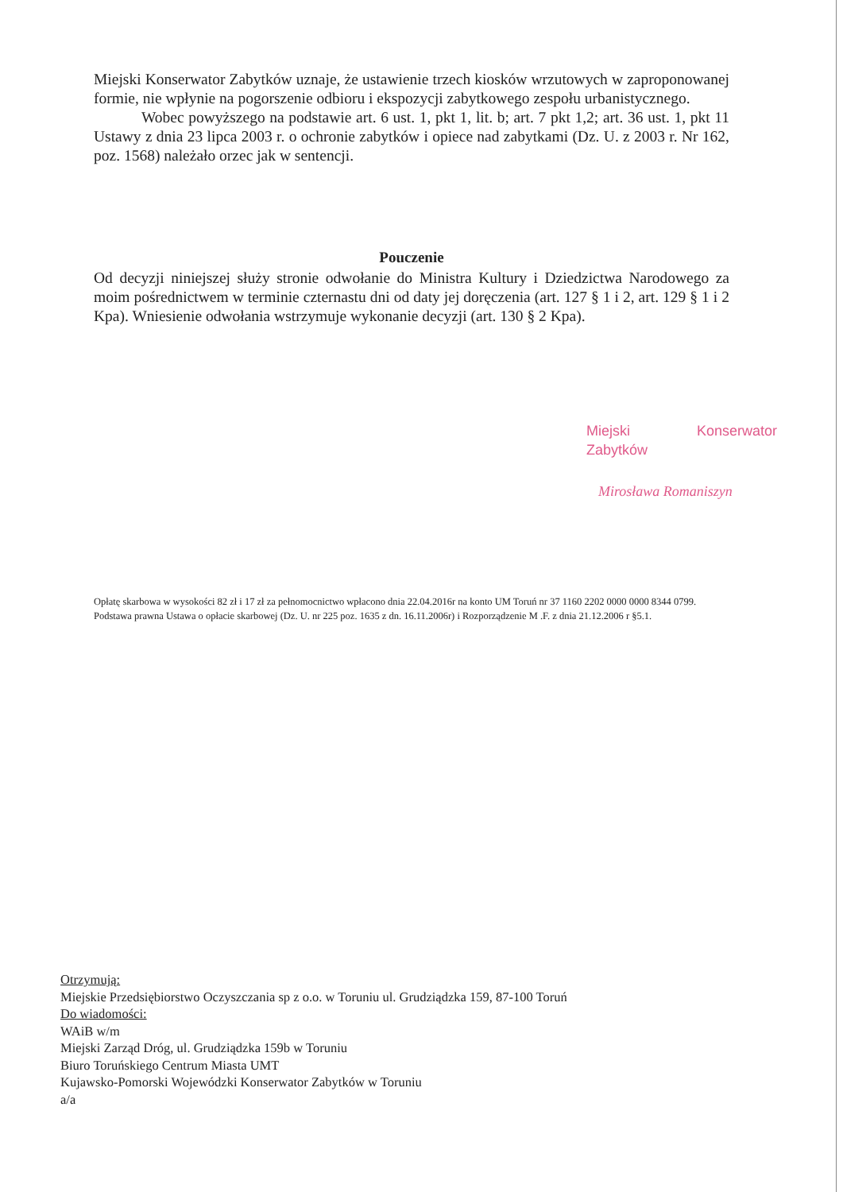Miejski Konserwator Zabytków uznaje, że ustawienie trzech kiosków wrzutowych w zaproponowanej formie, nie wpłynie na pogorszenie odbioru i ekspozycji zabytkowego zespołu urbanistycznego.
Wobec powyższego na podstawie art. 6 ust. 1, pkt 1, lit. b; art. 7 pkt 1,2; art. 36 ust. 1, pkt 11 Ustawy z dnia 23 lipca 2003 r. o ochronie zabytków i opiece nad zabytkami (Dz. U. z 2003 r. Nr 162, poz. 1568) należało orzec jak w sentencji.
Pouczenie
Od decyzji niniejszej służy stronie odwołanie do Ministra Kultury i Dziedzictwa Narodowego za moim pośrednictwem w terminie czternastu dni od daty jej doręczenia (art. 127 § 1 i 2, art. 129 § 1 i 2 Kpa). Wniesienie odwołania wstrzymuje wykonanie decyzji (art. 130 § 2 Kpa).
Miejski Konserwator Zabytków
Mirosława Romaniszyn
Opłatę skarbowa w wysokości 82 zł i 17 zł za pełnomocnictwo wpłacono dnia 22.04.2016r na konto UM Toruń nr 37 1160 2202 0000 0000 8344 0799. Podstawa prawna Ustawa o opłacie skarbowej (Dz. U. nr 225 poz. 1635 z dn. 16.11.2006r) i Rozporządzenie M .F. z dnia 21.12.2006 r §5.1.
Otrzymują:
Miejskie Przedsiębiorstwo Oczyszczania sp z o.o. w Toruniu ul. Grudziądzka 159, 87-100 Toruń
Do wiadomości:
WAiB w/m
Miejski Zarząd Dróg, ul. Grudziądzka 159b w Toruniu
Biuro Toruńskiego Centrum Miasta UMT
Kujawsko-Pomorski Wojewódzki Konserwator Zabytków w Toruniu
a/a